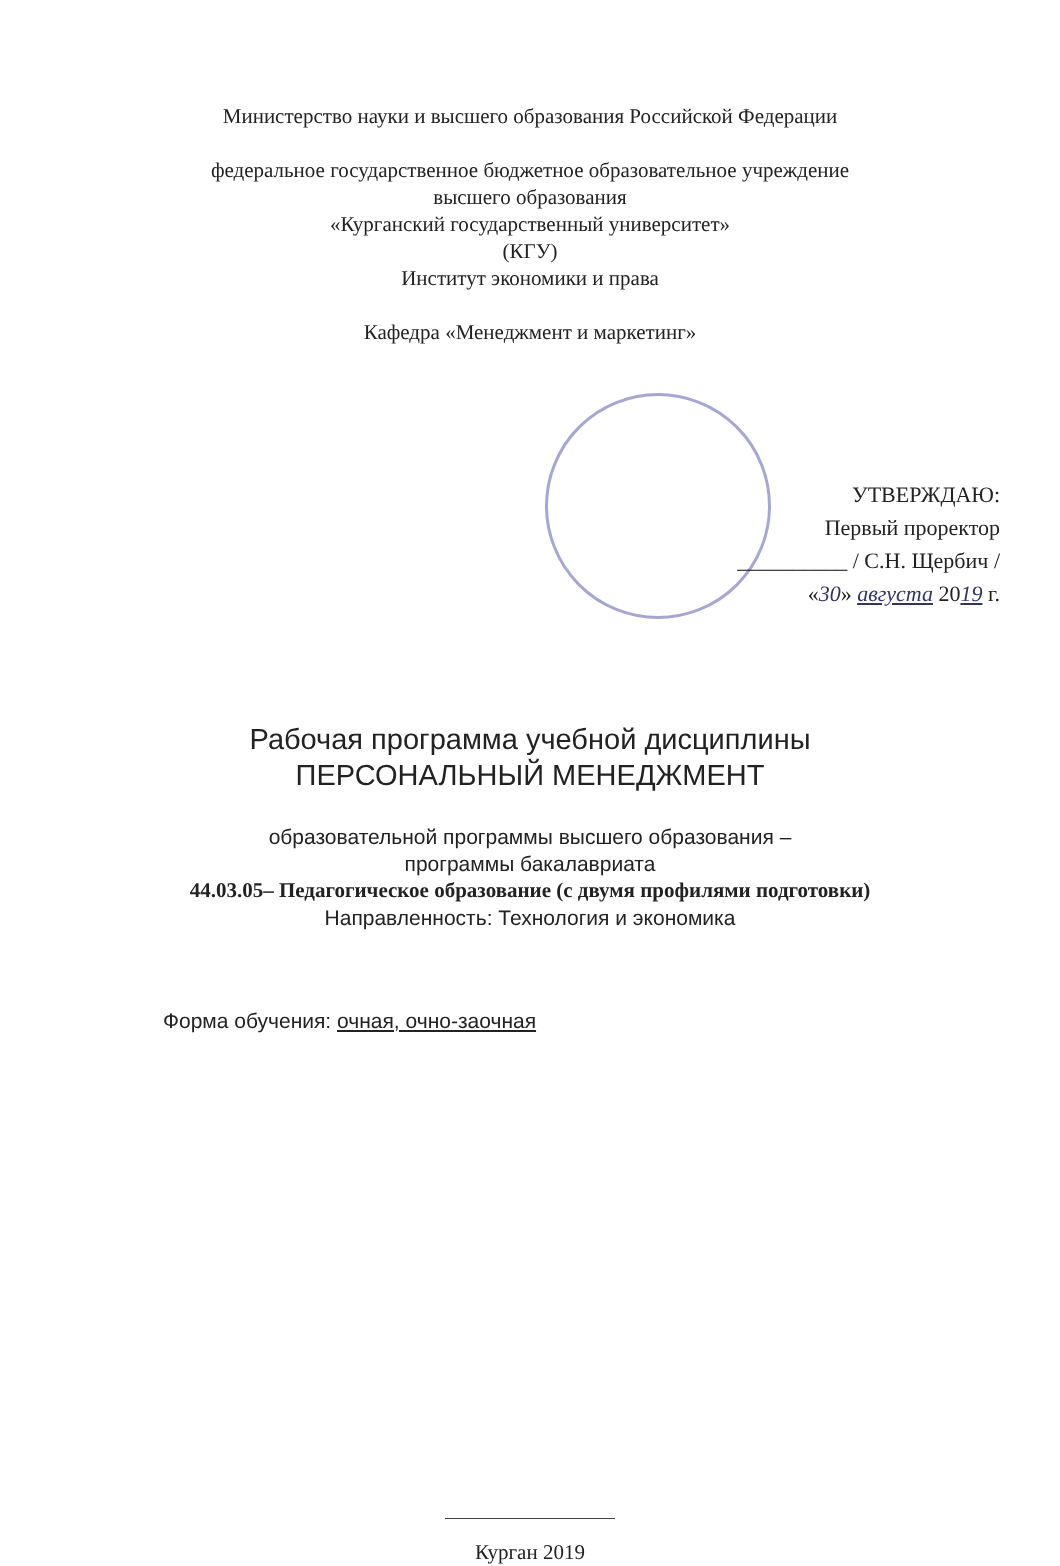Министерство науки и высшего образования Российской Федерации
федеральное государственное бюджетное образовательное учреждение
высшего образования
«Курганский государственный университет»
(КГУ)
Институт экономики и права
Кафедра «Менеджмент и маркетинг»
УТВЕРЖДАЮ:
Первый проректор
__________ / С.Н. Щербич /
«30» августа 2019 г.
Рабочая программа учебной дисциплины
ПЕРСОНАЛЬНЫЙ МЕНЕДЖМЕНТ
образовательной программы высшего образования –
программы бакалавриата
44.03.05– Педагогическое образование (с двумя профилями подготовки)
Направленность: Технология и экономика
Форма обучения: очная, очно-заочная
Курган 2019